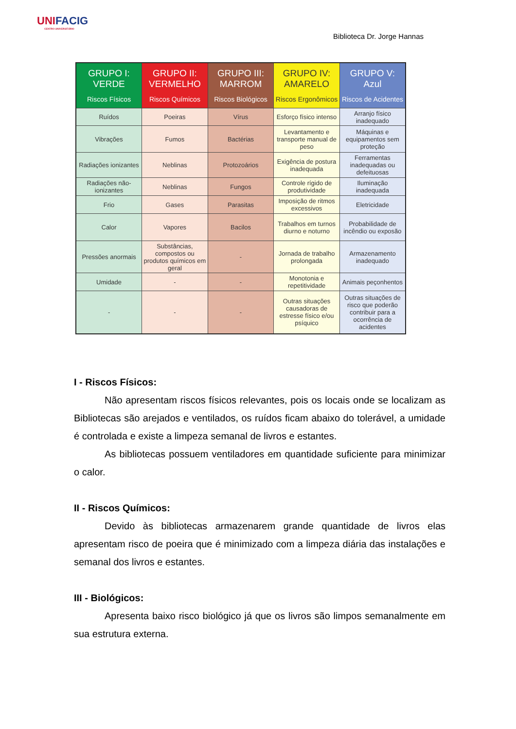UNIFACIG
CENTRO UNIVERSITÁRIO
Biblioteca Dr. Jorge Hannas
| GRUPO I: VERDE Riscos Físicos | GRUPO II: VERMELHO Riscos Químicos | GRUPO III: MARROM Riscos Biológicos | GRUPO IV: AMARELO Riscos Ergonômicos | GRUPO V: Azul Riscos de Acidentes |
| --- | --- | --- | --- | --- |
| Ruídos | Poeiras | Vírus | Esforço físico intenso | Arranjo físico inadequado |
| Vibrações | Fumos | Bactérias | Levantamento e transporte manual de peso | Máquinas e equipamentos sem proteção |
| Radiações ionizantes | Neblinas | Protozoários | Exigência de postura inadequada | Ferramentas inadequadas ou defeituosas |
| Radiações não-ionizantes | Neblinas | Fungos | Controle rígido de produtividade | Iluminação inadequada |
| Frio | Gases | Parasitas | Imposição de ritmos excessivos | Eletricidade |
| Calor | Vapores | Bacilos | Trabalhos em turnos diurno e noturno | Probabilidade de incêndio ou exposão |
| Pressões anormais | Substâncias, compostos ou produtos químicos em geral | - | Jornada de trabalho prolongada | Armazenamento inadequado |
| Umidade | - | - | Monotonia e repetitividade | Animais peçonhentos |
| - | - | - | Outras situações causadoras de estresse físico e/ou psíquico | Outras situações de risco que poderão contribuir para a ocorrência de acidentes |
I - Riscos Físicos:
Não apresentam riscos físicos relevantes, pois os locais onde se localizam as Bibliotecas são arejados e ventilados, os ruídos ficam abaixo do tolerável, a umidade é controlada e existe a limpeza semanal de livros e estantes.
As bibliotecas possuem ventiladores em quantidade suficiente para minimizar o calor.
II - Riscos Químicos:
Devido às bibliotecas armazenarem grande quantidade de livros elas apresentam risco de poeira que é minimizado com a limpeza diária das instalações e semanal dos livros e estantes.
III - Biológicos:
Apresenta baixo risco biológico já que os livros são limpos semanalmente em sua estrutura externa.